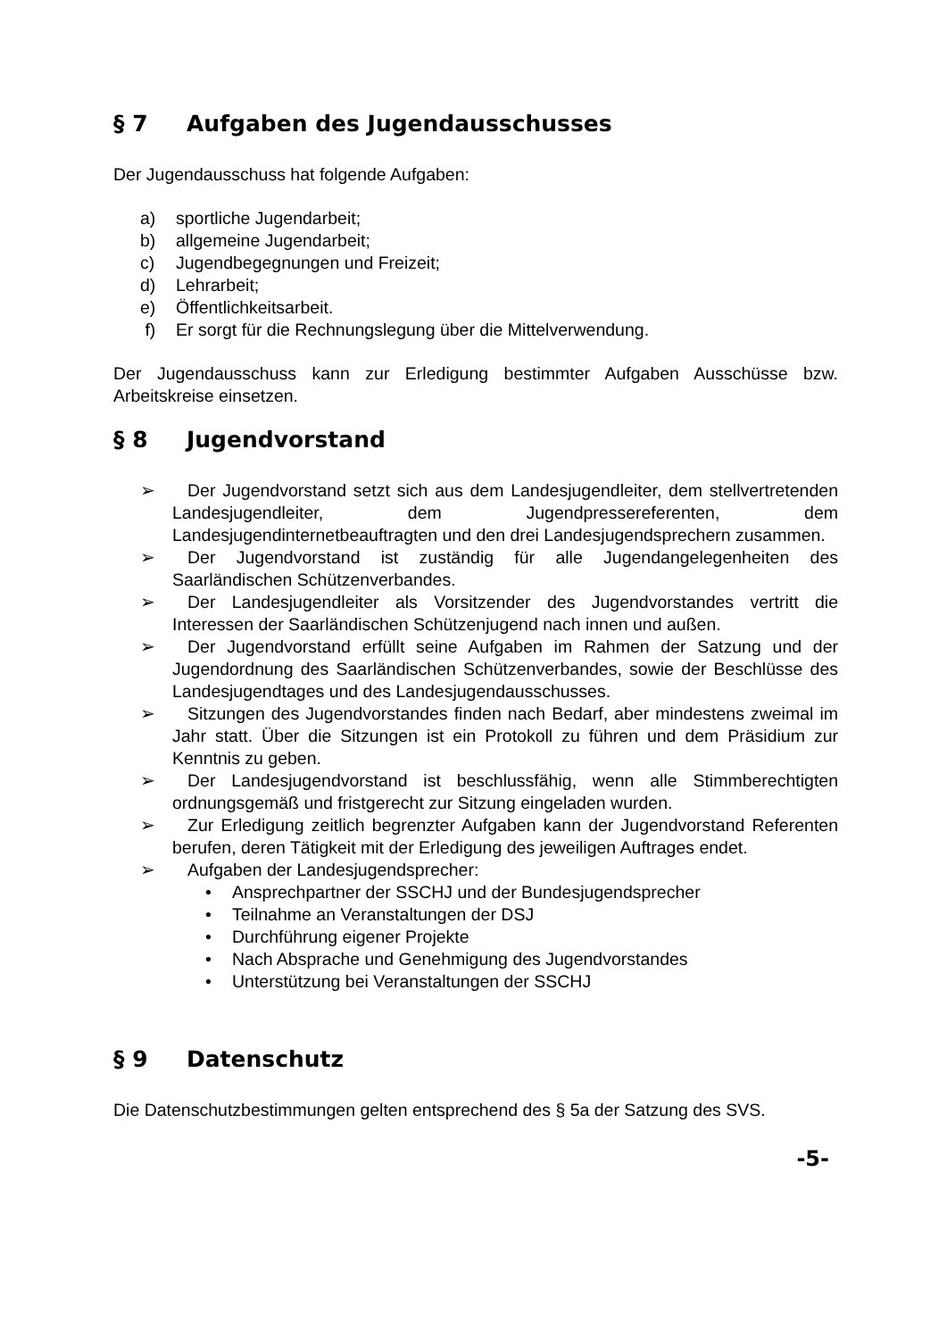§ 7 Aufgaben des Jugendausschusses
Der Jugendausschuss hat folgende Aufgaben:
a) sportliche Jugendarbeit;
b) allgemeine Jugendarbeit;
c) Jugendbegegnungen und Freizeit;
d) Lehrarbeit;
e) Öffentlichkeitsarbeit.
f) Er sorgt für die Rechnungslegung über die Mittelverwendung.
Der Jugendausschuss kann zur Erledigung bestimmter Aufgaben Ausschüsse bzw. Arbeitskreise einsetzen.
§ 8 Jugendvorstand
➢ Der Jugendvorstand setzt sich aus dem Landesjugendleiter, dem stellvertretenden Landesjugendleiter, dem Jugendpressereferenten, dem Landesjugendinternetbeauftragten und den drei Landesjugendsprechern zusammen.
➢ Der Jugendvorstand ist zuständig für alle Jugendangelegenheiten des Saarländischen Schützenverbandes.
➢ Der Landesjugendleiter als Vorsitzender des Jugendvorstandes vertritt die Interessen der Saarländischen Schützenjugend nach innen und außen.
➢ Der Jugendvorstand erfüllt seine Aufgaben im Rahmen der Satzung und der Jugendordnung des Saarländischen Schützenverbandes, sowie der Beschlüsse des Landesjugendtages und des Landesjugendausschusses.
➢ Sitzungen des Jugendvorstandes finden nach Bedarf, aber mindestens zweimal im Jahr statt. Über die Sitzungen ist ein Protokoll zu führen und dem Präsidium zur Kenntnis zu geben.
➢ Der Landesjugendvorstand ist beschlussfähig, wenn alle Stimmberechtigten ordnungsgemäß und fristgerecht zur Sitzung eingeladen wurden.
➢ Zur Erledigung zeitlich begrenzter Aufgaben kann der Jugendvorstand Referenten berufen, deren Tätigkeit mit der Erledigung des jeweiligen Auftrages endet.
➢ Aufgaben der Landesjugendsprecher:
• Ansprechpartner der SSCHJ und der Bundesjugendsprecher
• Teilnahme an Veranstaltungen der DSJ
• Durchführung eigener Projekte
• Nach Absprache und Genehmigung des Jugendvorstandes
• Unterstützung bei Veranstaltungen der SSCHJ
§ 9 Datenschutz
Die Datenschutzbestimmungen gelten entsprechend des § 5a der Satzung des SVS.
-5-